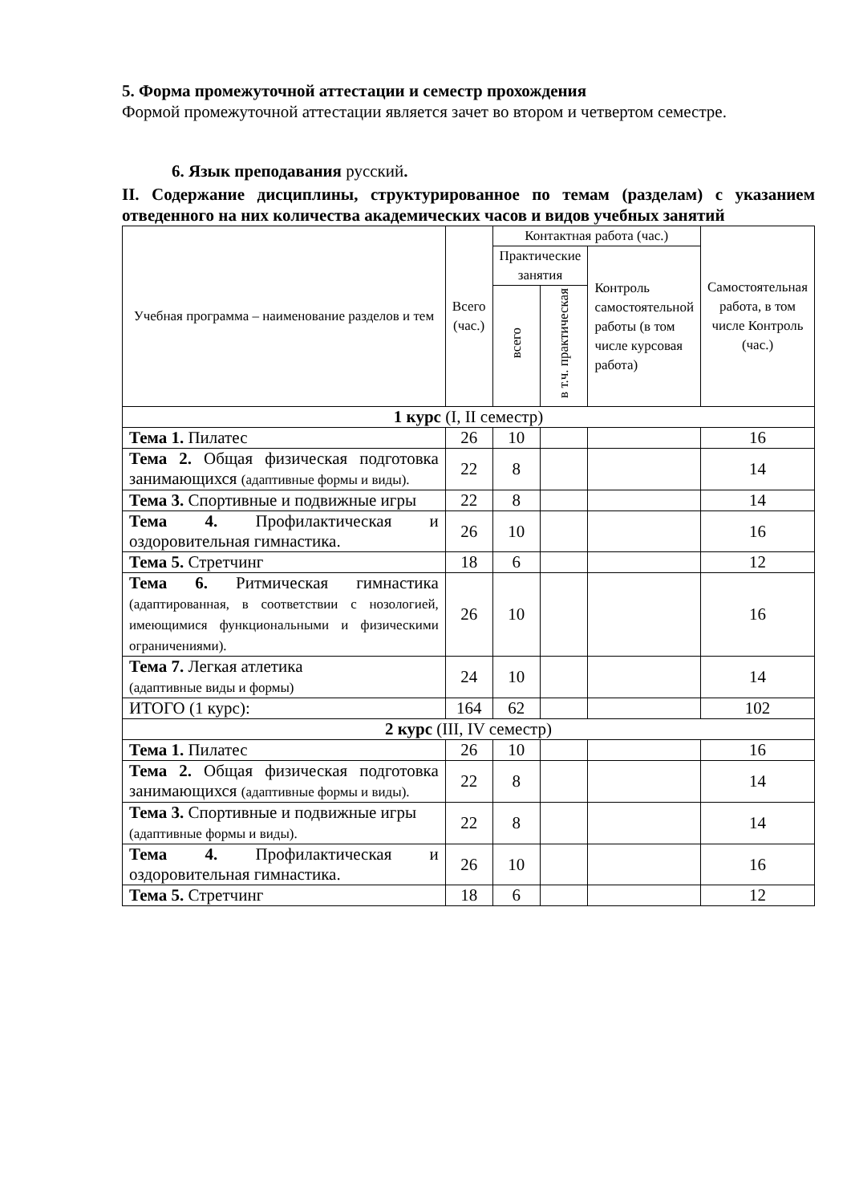5. Форма промежуточной аттестации и семестр прохождения
Формой промежуточной аттестации является зачет во втором и четвертом семестре.
6. Язык преподавания русский.
II. Содержание дисциплины, структурированное по темам (разделам) с указанием отведенного на них количества академических часов и видов учебных занятий
| Учебная программа – наименование разделов и тем | Всего (час.) | Контактная работа (час.) | | | Самостоятельная работа, в том числе Контроль (час.) |
| --- | --- | --- | --- | --- | --- |
| | | Практические занятия | | Контроль самостоятельной работы (в том числе курсовая работа) | |
| | | всего | в т.ч. практическая | | |
| 1 курс (I, II семестр) | | | | | |
| Тема 1. Пилатес | 26 | 10 | | | 16 |
| Тема 2. Общая физическая подготовка занимающихся (адаптивные формы и виды). | 22 | 8 | | | 14 |
| Тема 3. Спортивные и подвижные игры | 22 | 8 | | | 14 |
| Тема 4. Профилактическая и оздоровительная гимнастика. | 26 | 10 | | | 16 |
| Тема 5. Стретчинг | 18 | 6 | | | 12 |
| Тема 6. Ритмическая гимнастика (адаптированная, в соответствии с нозологией, имеющимися функциональными и физическими ограничениями). | 26 | 10 | | | 16 |
| Тема 7. Легкая атлетика (адаптивные виды и формы) | 24 | 10 | | | 14 |
| ИТОГО (1 курс): | 164 | 62 | | | 102 |
| 2 курс (III, IV семестр) | | | | | |
| Тема 1. Пилатес | 26 | 10 | | | 16 |
| Тема 2. Общая физическая подготовка занимающихся (адаптивные формы и виды). | 22 | 8 | | | 14 |
| Тема 3. Спортивные и подвижные игры (адаптивные формы и виды). | 22 | 8 | | | 14 |
| Тема 4. Профилактическая и оздоровительная гимнастика. | 26 | 10 | | | 16 |
| Тема 5. Стретчинг | 18 | 6 | | | 12 |